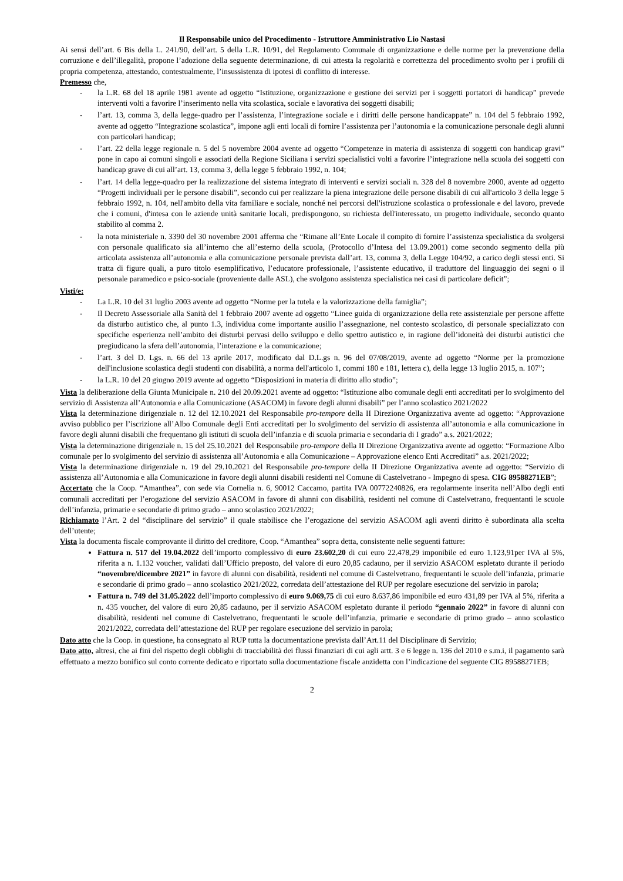Il Responsabile unico del Procedimento - Istruttore Amministrativo Lio Nastasi
Ai sensi dell’art. 6 Bis della L. 241/90, dell’art. 5 della L.R. 10/91, del Regolamento Comunale di organizzazione e delle norme per la prevenzione della corruzione e dell’illegalità, propone l’adozione della seguente determinazione, di cui attesta la regolarità e correttezza del procedimento svolto per i profili di propria competenza, attestando, contestualmente, l’insussistenza di ipotesi di conflitto di interesse.
Premesso che,
- la L.R. 68 del 18 aprile 1981 avente ad oggetto “Istituzione, organizzazione e gestione dei servizi per i soggetti portatori di handicap” prevede interventi volti a favorire l’inserimento nella vita scolastica, sociale e lavorativa dei soggetti disabili;
- l’art. 13, comma 3, della legge-quadro per l’assistenza, l’integrazione sociale e i diritti delle persone handicappate” n. 104 del 5 febbraio 1992, avente ad oggetto “Integrazione scolastica”, impone agli enti locali di fornire l’assistenza per l’autonomia e la comunicazione personale degli alunni con particolari handicap;
- l’art. 22 della legge regionale n. 5 del 5 novembre 2004 avente ad oggetto “Competenze in materia di assistenza di soggetti con handicap gravi” pone in capo ai comuni singoli e associati della Regione Siciliana i servizi specialistici volti a favorire l’integrazione nella scuola dei soggetti con handicap grave di cui all’art. 13, comma 3, della legge 5 febbraio 1992, n. 104;
- l’art. 14 della legge-quadro per la realizzazione del sistema integrato di interventi e servizi sociali n. 328 del 8 novembre 2000, avente ad oggetto “Progetti individuali per le persone disabili”, secondo cui per realizzare la piena integrazione delle persone disabili di cui all'articolo 3 della legge 5 febbraio 1992, n. 104, nell'ambito della vita familiare e sociale, nonché nei percorsi dell'istruzione scolastica o professionale e del lavoro, prevede che i comuni, d'intesa con le aziende unità sanitarie locali, predispongono, su richiesta dell'interessato, un progetto individuale, secondo quanto stabilito al comma 2.
- la nota ministeriale n. 3390 del 30 novembre 2001 afferma che “Rimane all’Ente Locale il compito di fornire l’assistenza specialistica da svolgersi con personale qualificato sia all’interno che all’esterno della scuola, (Protocollo d’Intesa del 13.09.2001) come secondo segmento della più articolata assistenza all’autonomia e alla comunicazione personale prevista dall’art. 13, comma 3, della Legge 104/92, a carico degli stessi enti. Si tratta di figure quali, a puro titolo esemplificativo, l’educatore professionale, l’assistente educativo, il traduttore del linguaggio dei segni o il personale paramedico e psico-sociale (proveniente dalle ASL), che svolgono assistenza specialistica nei casi di particolare deficit”;
Visti/e:
- La L.R. 10 del 31 luglio 2003 avente ad oggetto “Norme per la tutela e la valorizzazione della famiglia”;
- Il Decreto Assessoriale alla Sanità del 1 febbraio 2007 avente ad oggetto “Linee guida di organizzazione della rete assistenziale per persone affette da disturbo autistico che, al punto 1.3, individua come importante ausilio l’assegnazione, nel contesto scolastico, di personale specializzato con specifiche esperienza nell’ambito dei disturbi pervasi dello sviluppo e dello spettro autistico e, in ragione dell’idoneità dei disturbi autistici che pregiudicano la sfera dell’autonomia, l’interazione e la comunicazione;
- l’art. 3 del D. Lgs. n. 66 del 13 aprile 2017, modificato dal D.L.gs n. 96 del 07/08/2019, avente ad oggetto “Norme per la promozione dell'inclusione scolastica degli studenti con disabilità, a norma dell'articolo 1, commi 180 e 181, lettera c), della legge 13 luglio 2015, n. 107”;
- la L.R. 10 del 20 giugno 2019 avente ad oggetto “Disposizioni in materia di diritto allo studio”;
Vista la deliberazione della Giunta Municipale n. 210 del 20.09.2021 avente ad oggetto: “Istituzione albo comunale degli enti accreditati per lo svolgimento del servizio di Assistenza all’Autonomia e alla Comunicazione (ASACOM) in favore degli alunni disabili” per l’anno scolastico 2021/2022
Vista la determinazione dirigenziale n. 12 del 12.10.2021 del Responsabile pro-tempore della II Direzione Organizzativa avente ad oggetto: “Approvazione avviso pubblico per l’iscrizione all’Albo Comunale degli Enti accreditati per lo svolgimento del servizio di assistenza all’autonomia e alla comunicazione in favore degli alunni disabili che frequentano gli istituti di scuola dell’infanzia e di scuola primaria e secondaria di I grado” a.s. 2021/2022;
Vista la determinazione dirigenziale n. 15 del 25.10.2021 del Responsabile pro-tempore della II Direzione Organizzativa avente ad oggetto: “Formazione Albo comunale per lo svolgimento del servizio di assistenza all’Autonomia e alla Comunicazione – Approvazione elenco Enti Accreditati” a.s. 2021/2022;
Vista la determinazione dirigenziale n. 19 del 29.10.2021 del Responsabile pro-tempore della II Direzione Organizzativa avente ad oggetto: “Servizio di assistenza all’Autonomia e alla Comunicazione in favore degli alunni disabili residenti nel Comune di Castelvetrano - Impegno di spesa. CIG 89588271EB”;
Accertato che la Coop. “Amanthea”, con sede via Cornelia n. 6, 90012 Caccamo, partita IVA 00772240826, era regolarmente inserita nell’Albo degli enti comunali accreditati per l’erogazione del servizio ASACOM in favore di alunni con disabilità, residenti nel comune di Castelvetrano, frequentanti le scuole dell’infanzia, primarie e secondarie di primo grado – anno scolastico 2021/2022;
Richiamato l’Art. 2 del “disciplinare del servizio” il quale stabilisce che l’erogazione del servizio ASACOM agli aventi diritto è subordinata alla scelta dell’utente;
Vista la documenta fiscale comprovante il diritto del creditore, Coop. “Amanthea” sopra detta, consistente nelle seguenti fatture:
Fattura n. 517 del 19.04.2022 dell’importo complessivo di euro 23.602,20 di cui euro 22.478,29 imponibile ed euro 1.123,91per IVA al 5%, riferita a n. 1.132 voucher, validati dall’Ufficio preposto, del valore di euro 20,85 cadauno, per il servizio ASACOM espletato durante il periodo “novembre/dicembre 2021” in favore di alunni con disabilità, residenti nel comune di Castelvetrano, frequentanti le scuole dell’infanzia, primarie e secondarie di primo grado – anno scolastico 2021/2022, corredata dell’attestazione del RUP per regolare esecuzione del servizio in parola;
Fattura n. 749 del 31.05.2022 dell’importo complessivo di euro 9.069,75 di cui euro 8.637,86 imponibile ed euro 431,89 per IVA al 5%, riferita a n. 435 voucher, del valore di euro 20,85 cadauno, per il servizio ASACOM espletato durante il periodo “gennaio 2022” in favore di alunni con disabilità, residenti nel comune di Castelvetrano, frequentanti le scuole dell’infanzia, primarie e secondarie di primo grado – anno scolastico 2021/2022, corredata dell’attestazione del RUP per regolare esecuzione del servizio in parola;
Dato atto che la Coop. in questione, ha consegnato al RUP tutta la documentazione prevista dall’Art.11 del Disciplinare di Servizio;
Dato atto, altresi, che ai fini del rispetto degli obblighi di tracciabilità dei flussi finanziari di cui agli artt. 3 e 6 legge n. 136 del 2010 e s.m.i, il pagamento sarà effettuato a mezzo bonifico sul conto corrente dedicato e riportato sulla documentazione fiscale anzidetta con l’indicazione del seguente CIG 89588271EB;
2